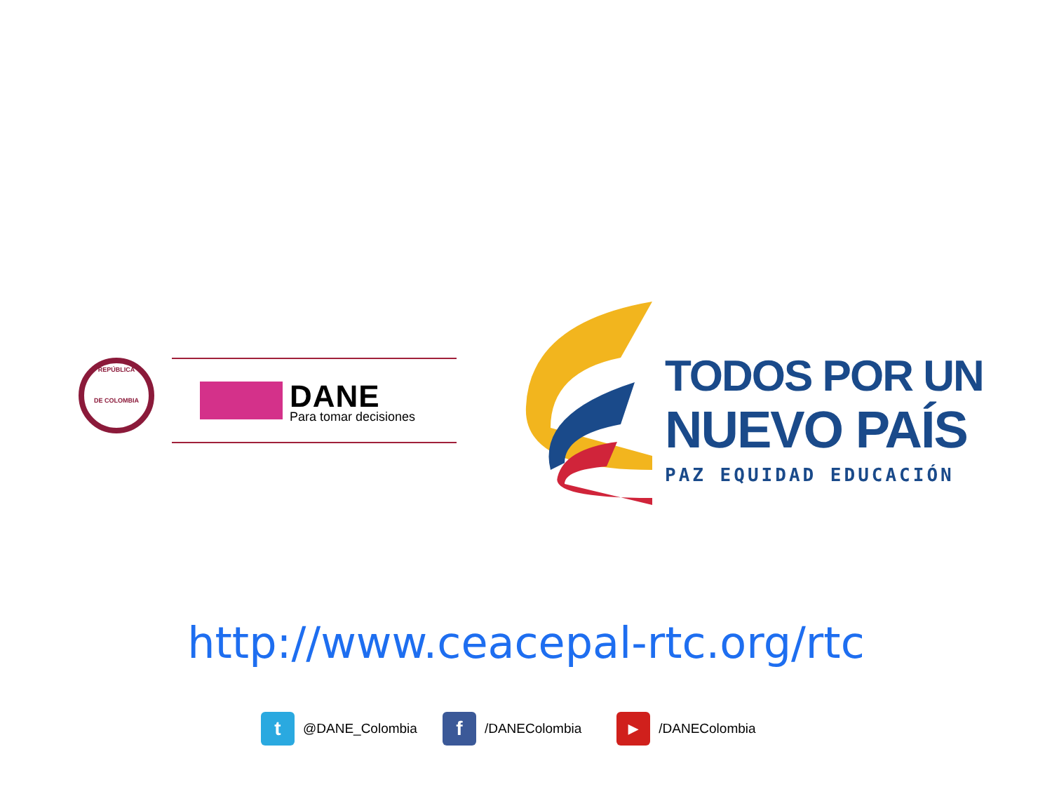REPÚBLICA
DE COLOMBIA
DANE
Para tomar decisiones
TODOS POR UN
NUEVO PAÍS
PAZ EQUIDAD EDUCACIÓN
http://www.ceacepal-rtc.org/rtc
t @DANE_Colombia f /DANEColombia ▶ /DANEColombia